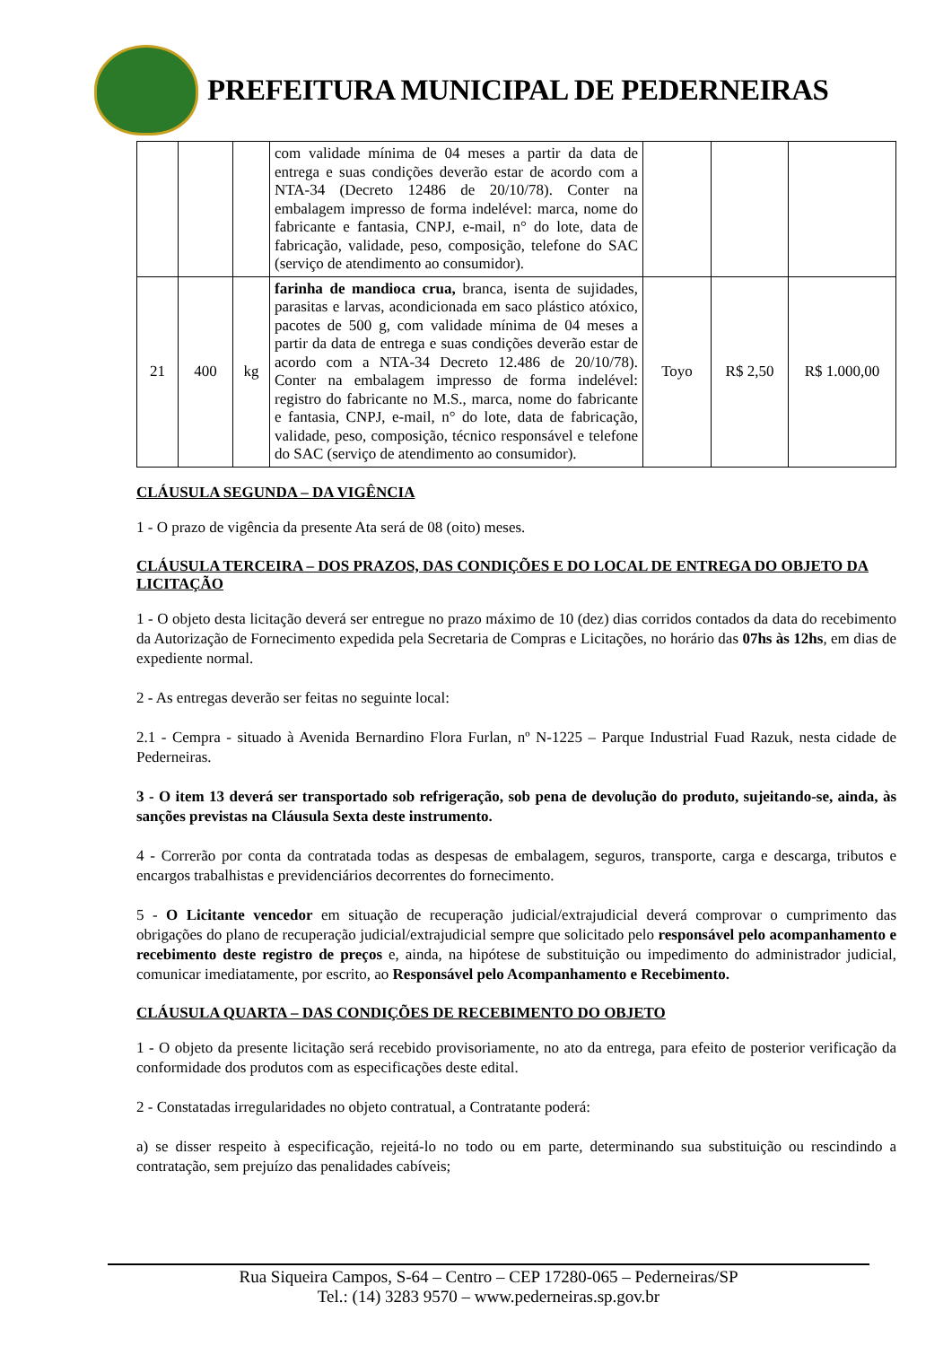PREFEITURA MUNICIPAL DE PEDERNEIRAS
| | | | com validade mínima de 04 meses a partir da data de entrega e suas condições deverão estar de acordo com a NTA-34 (Decreto 12486 de 20/10/78). Conter na embalagem impresso de forma indelével: marca, nome do fabricante e fantasia, CNPJ, e-mail, n° do lote, data de fabricação, validade, peso, composição, telefone do SAC (serviço de atendimento ao consumidor). | | | |
| 21 | 400 | kg | farinha de mandioca crua, branca, isenta de sujidades, parasitas e larvas, acondicionada em saco plástico atóxico, pacotes de 500 g, com validade mínima de 04 meses a partir da data de entrega e suas condições deverão estar de acordo com a NTA-34 Decreto 12.486 de 20/10/78). Conter na embalagem impresso de forma indelével: registro do fabricante no M.S., marca, nome do fabricante e fantasia, CNPJ, e-mail, n° do lote, data de fabricação, validade, peso, composição, técnico responsável e telefone do SAC (serviço de atendimento ao consumidor). | Toyo | R$ 2,50 | R$ 1.000,00 |
CLÁUSULA SEGUNDA – DA VIGÊNCIA
1 - O prazo de vigência da presente Ata será de 08 (oito) meses.
CLÁUSULA TERCEIRA – DOS PRAZOS, DAS CONDIÇÕES E DO LOCAL DE ENTREGA DO OBJETO DA LICITAÇÃO
1 - O objeto desta licitação deverá ser entregue no prazo máximo de 10 (dez) dias corridos contados da data do recebimento da Autorização de Fornecimento expedida pela Secretaria de Compras e Licitações, no horário das 07hs às 12hs, em dias de expediente normal.
2 - As entregas deverão ser feitas no seguinte local:
2.1 - Cempra - situado à Avenida Bernardino Flora Furlan, nº N-1225 – Parque Industrial Fuad Razuk, nesta cidade de Pederneiras.
3 - O item 13 deverá ser transportado sob refrigeração, sob pena de devolução do produto, sujeitando-se, ainda, às sanções previstas na Cláusula Sexta deste instrumento.
4 - Correrão por conta da contratada todas as despesas de embalagem, seguros, transporte, carga e descarga, tributos e encargos trabalhistas e previdenciários decorrentes do fornecimento.
5 - O Licitante vencedor em situação de recuperação judicial/extrajudicial deverá comprovar o cumprimento das obrigações do plano de recuperação judicial/extrajudicial sempre que solicitado pelo responsável pelo acompanhamento e recebimento deste registro de preços e, ainda, na hipótese de substituição ou impedimento do administrador judicial, comunicar imediatamente, por escrito, ao Responsável pelo Acompanhamento e Recebimento.
CLÁUSULA QUARTA – DAS CONDIÇÕES DE RECEBIMENTO DO OBJETO
1 - O objeto da presente licitação será recebido provisoriamente, no ato da entrega, para efeito de posterior verificação da conformidade dos produtos com as especificações deste edital.
2 - Constatadas irregularidades no objeto contratual, a Contratante poderá:
a) se disser respeito à especificação, rejeitá-lo no todo ou em parte, determinando sua substituição ou rescindindo a contratação, sem prejuízo das penalidades cabíveis;
Rua Siqueira Campos, S-64 – Centro – CEP 17280-065 – Pederneiras/SP
Tel.: (14) 3283 9570 – www.pederneiras.sp.gov.br